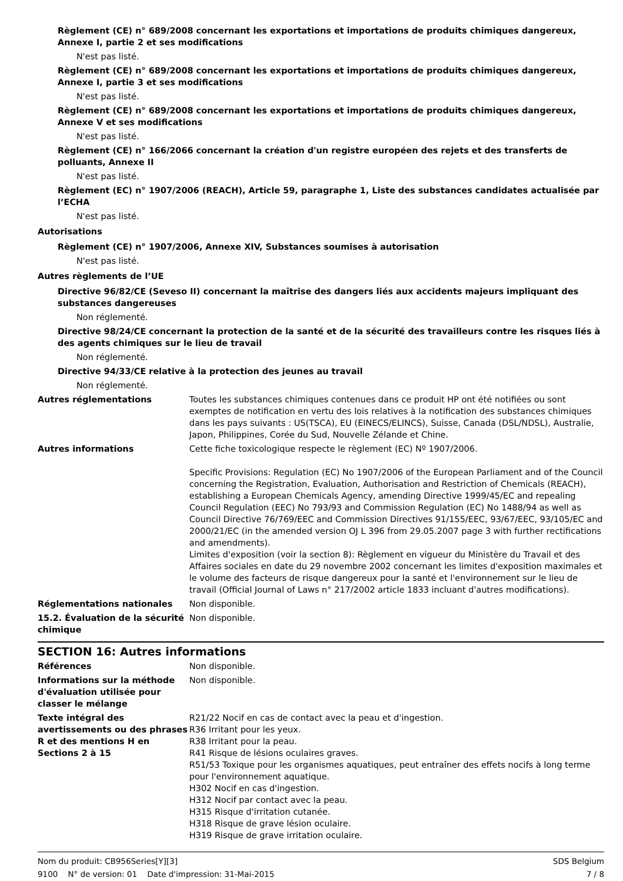Règlement (CE) n° 689/2008 concernant les exportations et importations de produits chimiques dangereux, Annexe I, partie 2 et ses modifications
N'est pas listé.
Règlement (CE) n° 689/2008 concernant les exportations et importations de produits chimiques dangereux, Annexe I, partie 3 et ses modifications
N'est pas listé.
Règlement (CE) n° 689/2008 concernant les exportations et importations de produits chimiques dangereux, Annexe V et ses modifications
N'est pas listé.
Règlement (CE) n° 166/2066 concernant la création d'un registre européen des rejets et des transferts de polluants, Annexe II
N'est pas listé.
Règlement (EC) n° 1907/2006 (REACH), Article 59, paragraphe 1, Liste des substances candidates actualisée par l’ECHA
N'est pas listé.
Autorisations
Règlement (CE) n° 1907/2006, Annexe XIV, Substances soumises à autorisation
N'est pas listé.
Autres règlements de l’UE
Directive 96/82/CE (Seveso II) concernant la maîtrise des dangers liés aux accidents majeurs impliquant des substances dangereuses
Non réglementé.
Directive 98/24/CE concernant la protection de la santé et de la sécurité des travailleurs contre les risques liés à des agents chimiques sur le lieu de travail
Non réglementé.
Directive 94/33/CE relative à la protection des jeunes au travail
Non réglementé.
Autres réglementations Toutes les substances chimiques contenues dans ce produit HP ont été notifiées ou sont exemptes de notification en vertu des lois relatives à la notification des substances chimiques dans les pays suivants : US(TSCA), EU (EINECS/ELINCS), Suisse, Canada (DSL/NDSL), Australie, Japon, Philippines, Corée du Sud, Nouvelle Zélande et Chine.
Autres informations Cette fiche toxicologique respecte le règlement (EC) Nº 1907/2006.
Specific Provisions: Regulation (EC) No 1907/2006 of the European Parliament and of the Council concerning the Registration, Evaluation, Authorisation and Restriction of Chemicals (REACH), establishing a European Chemicals Agency, amending Directive 1999/45/EC and repealing Council Regulation (EEC) No 793/93 and Commission Regulation (EC) No 1488/94 as well as Council Directive 76/769/EEC and Commission Directives 91/155/EEC, 93/67/EEC, 93/105/EC and 2000/21/EC (in the amended version OJ L 396 from 29.05.2007 page 3 with further rectifications and amendments).
Limites d'exposition (voir la section 8): Règlement en vigueur du Ministère du Travail et des Affaires sociales en date du 29 novembre 2002 concernant les limites d'exposition maximales et le volume des facteurs de risque dangereux pour la santé et l'environnement sur le lieu de travail (Official Journal of Laws n° 217/2002 article 1833 incluant d'autres modifications).
Réglementations nationales Non disponible.
15.2. Évaluation de la sécurité chimique
Non disponible.
SECTION 16: Autres informations
Références Non disponible.
Informations sur la méthode d'évaluation utilisée pour classer le mélange
Non disponible.
Texte intégral des avertissements ou des phrases R et des mentions H en Sections 2 à 15
R21/22 Nocif en cas de contact avec la peau et d'ingestion.
R36 Irritant pour les yeux.
R38 Irritant pour la peau.
R41 Risque de lésions oculaires graves.
R51/53 Toxique pour les organismes aquatiques, peut entraîner des effets nocifs à long terme pour l'environnement aquatique.
H302 Nocif en cas d'ingestion.
H312 Nocif par contact avec la peau.
H315 Risque d'irritation cutanée.
H318 Risque de grave lésion oculaire.
H319 Risque de grave irritation oculaire.
Nom du produit: CB956Series[Y][3] SDS Belgium
9100 N° de version: 01 Date d'impression: 31-Mai-2015 7 / 8